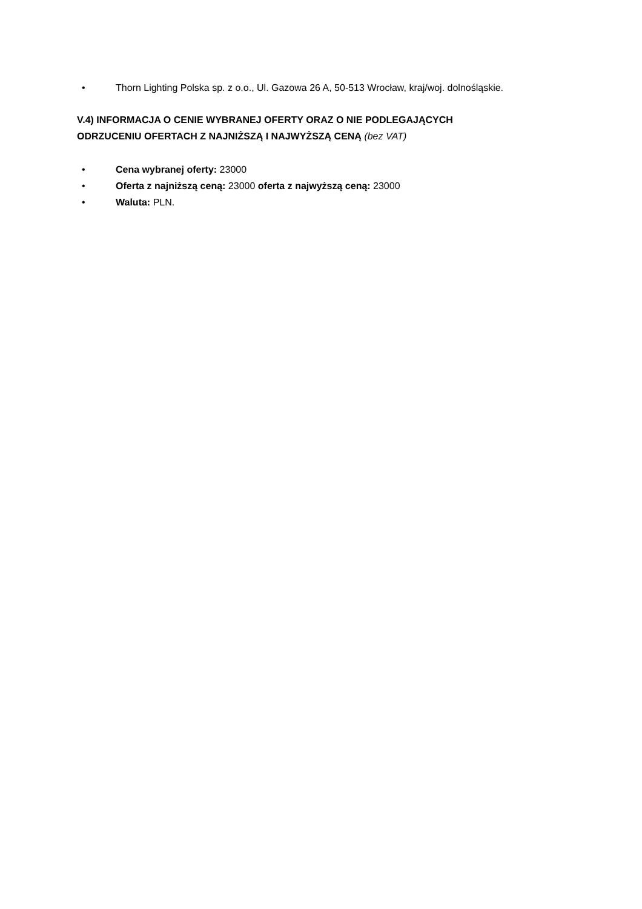• Thorn Lighting Polska sp. z o.o., Ul. Gazowa 26 A, 50-513 Wrocław, kraj/woj. dolnośląskie.
V.4) INFORMACJA O CENIE WYBRANEJ OFERTY ORAZ O NIE PODLEGAJĄCYCH
ODRZUCENIU OFERTACH Z NAJNIŻSZĄ I NAJWYŻSZĄ CENĄ (bez VAT)
• Cena wybranej oferty: 23000
• Oferta z najniższą ceną: 23000 oferta z najwyższą ceną: 23000
• Waluta: PLN.